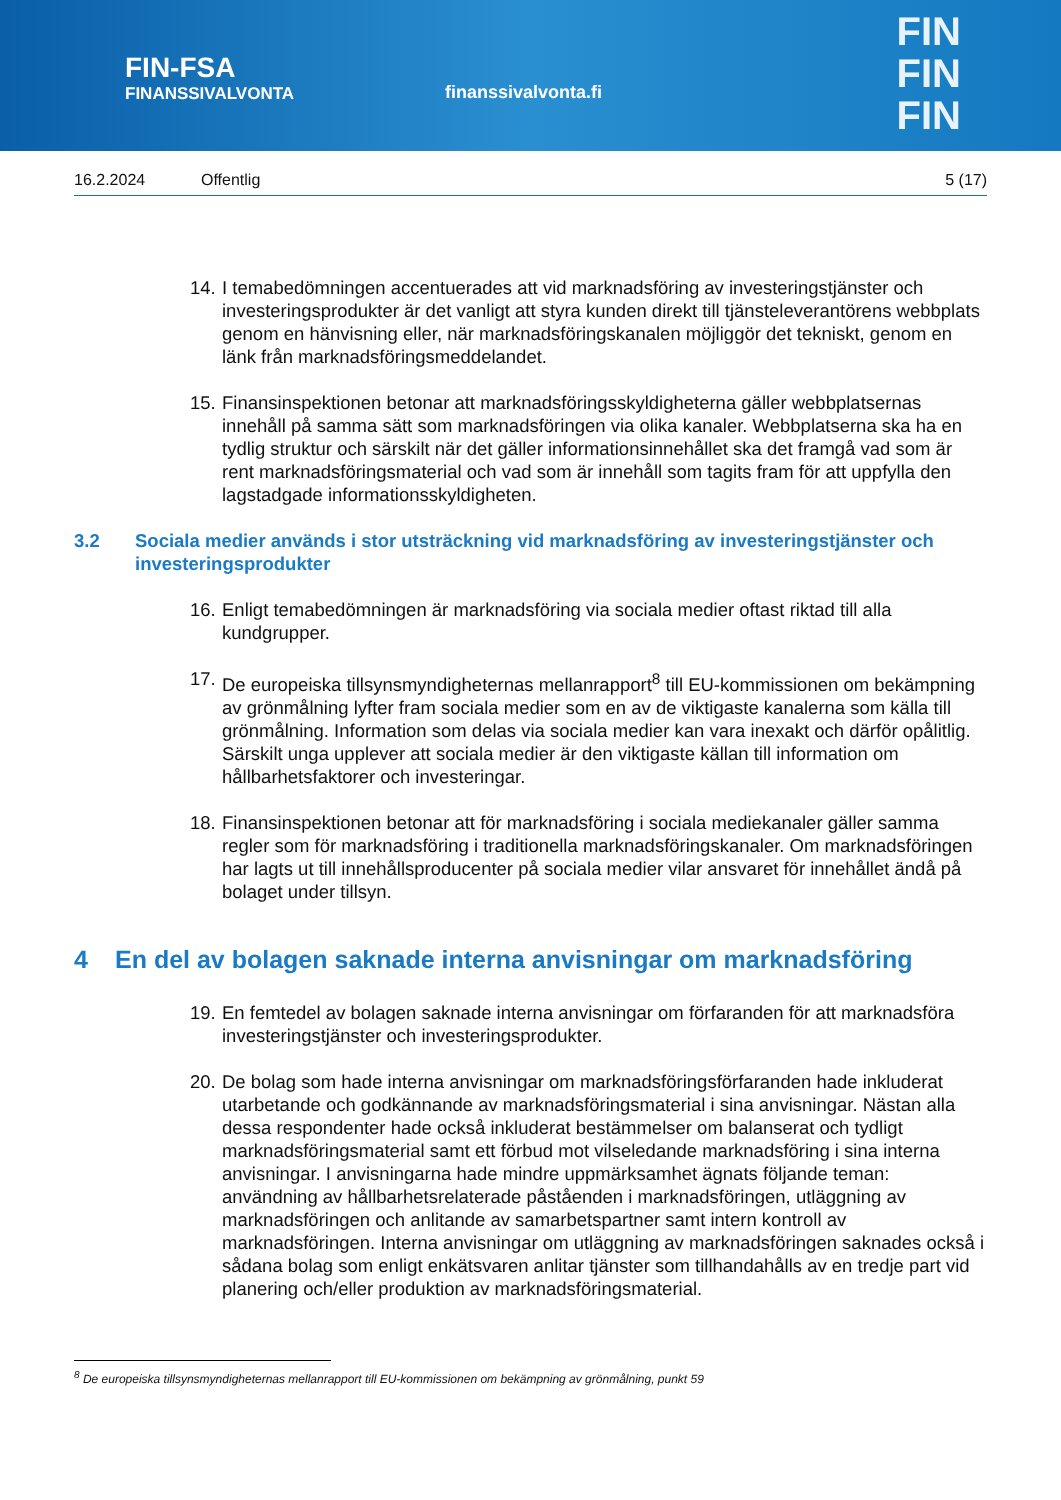FIN-FSA
FINANSSIVALVONTA
finanssivalvonta.fi
FIN
FIN
FIN
16.2.2024 Offentlig 5 (17)
14. I temabedömningen accentuerades att vid marknadsföring av investeringstjänster och investeringsprodukter är det vanligt att styra kunden direkt till tjänsteleverantörens webbplats genom en hänvisning eller, när marknadsföringskanalen möjliggör det tekniskt, genom en länk från marknadsföringsmeddelandet.
15. Finansinspektionen betonar att marknadsföringsskyldigheterna gäller webbplatsernas innehåll på samma sätt som marknadsföringen via olika kanaler. Webbplatserna ska ha en tydlig struktur och särskilt när det gäller informationsinnehållet ska det framgå vad som är rent marknadsföringsmaterial och vad som är innehåll som tagits fram för att uppfylla den lagstadgade informationsskyldigheten.
3.2 Sociala medier används i stor utsträckning vid marknadsföring av investeringstjänster och investeringsprodukter
16. Enligt temabedömningen är marknadsföring via sociala medier oftast riktad till alla kundgrupper.
17. De europeiska tillsynsmyndigheternas mellanrapport<sup>8</sup> till EU-kommissionen om bekämpning av grönmålning lyfter fram sociala medier som en av de viktigaste kanalerna som källa till grönmålning. Information som delas via sociala medier kan vara inexakt och därför opålitlig. Särskilt unga upplever att sociala medier är den viktigaste källan till information om hållbarhetsfaktorer och investeringar.
18. Finansinspektionen betonar att för marknadsföring i sociala mediekanaler gäller samma regler som för marknadsföring i traditionella marknadsföringskanaler. Om marknadsföringen har lagts ut till innehållsproducenter på sociala medier vilar ansvaret för innehållet ändå på bolaget under tillsyn.
4 En del av bolagen saknade interna anvisningar om marknadsföring
19. En femtedel av bolagen saknade interna anvisningar om förfaranden för att marknadsföra investeringstjänster och investeringsprodukter.
20. De bolag som hade interna anvisningar om marknadsföringsförfaranden hade inkluderat utarbetande och godkännande av marknadsföringsmaterial i sina anvisningar. Nästan alla dessa respondenter hade också inkluderat bestämmelser om balanserat och tydligt marknadsföringsmaterial samt ett förbud mot vilseledande marknadsföring i sina interna anvisningar. I anvisningarna hade mindre uppmärksamhet ägnats följande teman: användning av hållbarhetsrelaterade påståenden i marknadsföringen, utläggning av marknadsföringen och anlitande av samarbetspartner samt intern kontroll av marknadsföringen. Interna anvisningar om utläggning av marknadsföringen saknades också i sådana bolag som enligt enkätsvaren anlitar tjänster som tillhandahålls av en tredje part vid planering och/eller produktion av marknadsföringsmaterial.
<sup>8</sup> De europeiska tillsynsmyndigheternas mellanrapport till EU-kommissionen om bekämpning av grönmålning, punkt 59